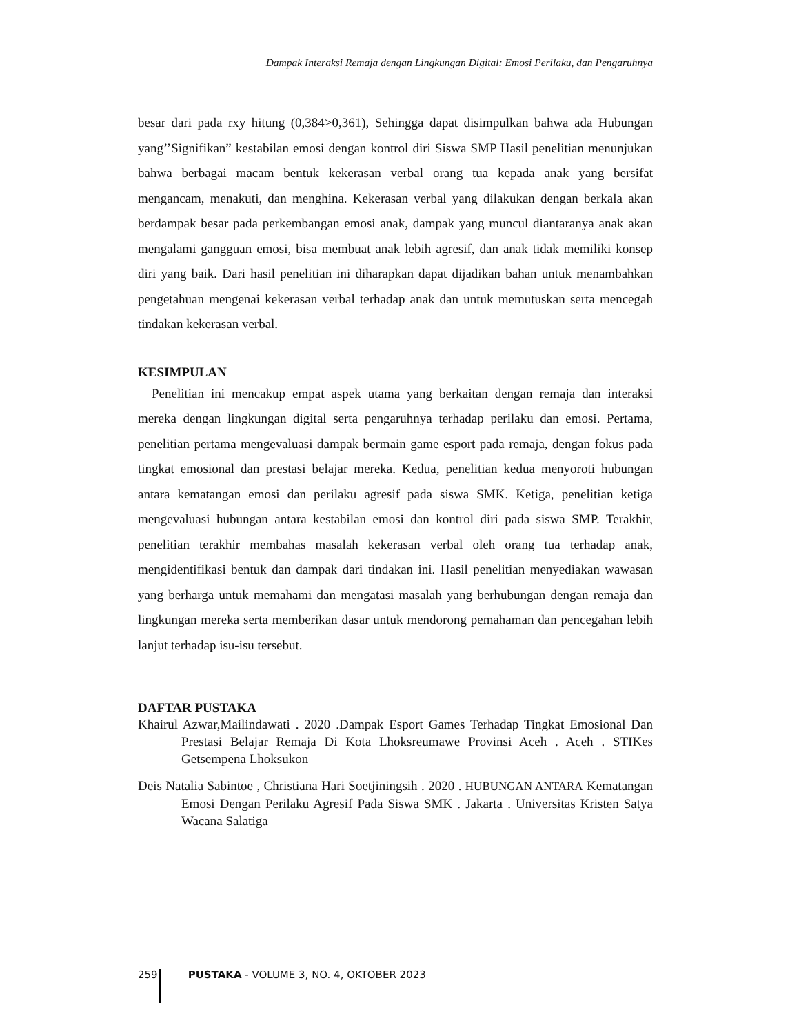Dampak Interaksi Remaja dengan Lingkungan Digital: Emosi Perilaku, dan Pengaruhnya
besar dari pada rxy hitung (0,384>0,361), Sehingga dapat disimpulkan bahwa ada Hubungan yang’’Signifikan” kestabilan emosi dengan kontrol diri Siswa SMP Hasil penelitian menunjukan bahwa berbagai macam bentuk kekerasan verbal orang tua kepada anak yang bersifat mengancam, menakuti, dan menghina. Kekerasan verbal yang dilakukan dengan berkala akan berdampak besar pada perkembangan emosi anak, dampak yang muncul diantaranya anak akan mengalami gangguan emosi, bisa membuat anak lebih agresif, dan anak tidak memiliki konsep diri yang baik. Dari hasil penelitian ini diharapkan dapat dijadikan bahan untuk menambahkan pengetahuan mengenai kekerasan verbal terhadap anak dan untuk memutuskan serta mencegah tindakan kekerasan verbal.
KESIMPULAN
Penelitian ini mencakup empat aspek utama yang berkaitan dengan remaja dan interaksi mereka dengan lingkungan digital serta pengaruhnya terhadap perilaku dan emosi. Pertama, penelitian pertama mengevaluasi dampak bermain game esport pada remaja, dengan fokus pada tingkat emosional dan prestasi belajar mereka. Kedua, penelitian kedua menyoroti hubungan antara kematangan emosi dan perilaku agresif pada siswa SMK. Ketiga, penelitian ketiga mengevaluasi hubungan antara kestabilan emosi dan kontrol diri pada siswa SMP. Terakhir, penelitian terakhir membahas masalah kekerasan verbal oleh orang tua terhadap anak, mengidentifikasi bentuk dan dampak dari tindakan ini. Hasil penelitian menyediakan wawasan yang berharga untuk memahami dan mengatasi masalah yang berhubungan dengan remaja dan lingkungan mereka serta memberikan dasar untuk mendorong pemahaman dan pencegahan lebih lanjut terhadap isu-isu tersebut.
DAFTAR PUSTAKA
Khairul Azwar,Mailindawati . 2020 .Dampak Esport Games Terhadap Tingkat Emosional Dan Prestasi Belajar Remaja Di Kota Lhoksreumawe Provinsi Aceh . Aceh . STIKes Getsempena Lhoksukon
Deis Natalia Sabintoe , Christiana Hari Soetjiningsih . 2020 . HUBUNGAN ANTARA Kematangan Emosi Dengan Perilaku Agresif Pada Siswa SMK . Jakarta . Universitas Kristen Satya Wacana Salatiga
259 PUSTAKA - VOLUME 3, NO. 4, OKTOBER 2023